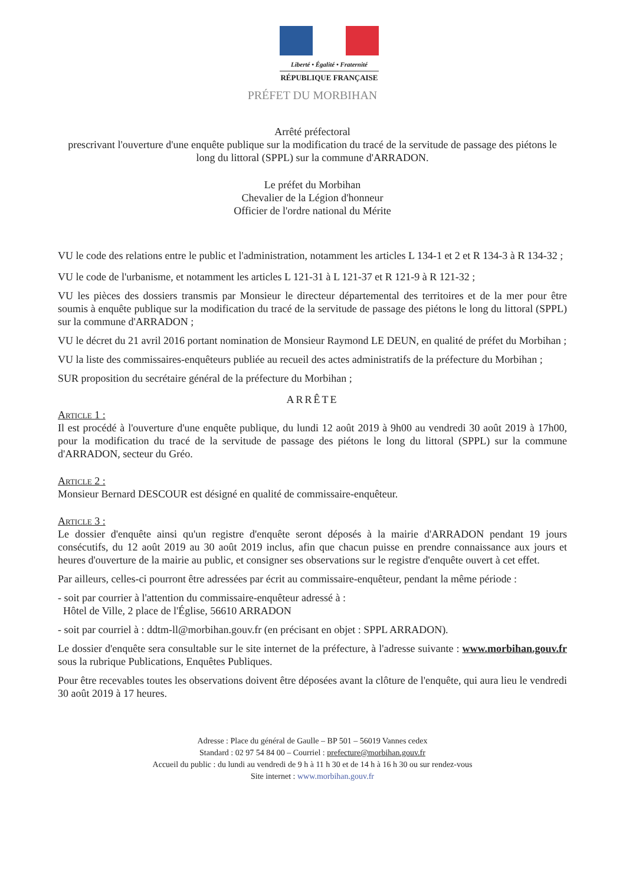Liberté • Égalité • Fraternité
RÉPUBLIQUE FRANÇAISE
PRÉFET DU MORBIHAN
Arrêté préfectoral
prescrivant l'ouverture d'une enquête publique sur la modification du tracé de la servitude de passage des piétons le long du littoral (SPPL) sur la commune d'ARRADON.
Le préfet du Morbihan
Chevalier de la Légion d'honneur
Officier de l'ordre national du Mérite
VU le code des relations entre le public et l'administration, notamment les articles L 134-1 et 2 et R 134-3 à R 134-32 ;
VU le code de l'urbanisme, et notamment les articles L 121-31 à L 121-37 et R 121-9 à R 121-32 ;
VU les pièces des dossiers transmis par Monsieur le directeur départemental des territoires et de la mer pour être soumis à enquête publique sur la modification du tracé de la servitude de passage des piétons le long du littoral (SPPL) sur la commune d'ARRADON ;
VU le décret du 21 avril 2016 portant nomination de Monsieur Raymond LE DEUN, en qualité de préfet du Morbihan ;
VU la liste des commissaires-enquêteurs publiée au recueil des actes administratifs de la préfecture du Morbihan ;
SUR proposition du secrétaire général de la préfecture du Morbihan ;
ARRÊTE
Article 1 :
Il est procédé à l'ouverture d'une enquête publique, du lundi 12 août 2019 à 9h00 au vendredi 30 août 2019 à 17h00, pour la modification du tracé de la servitude de passage des piétons le long du littoral (SPPL) sur la commune d'ARRADON, secteur du Gréo.
Article 2 :
Monsieur Bernard DESCOUR est désigné en qualité de commissaire-enquêteur.
Article 3 :
Le dossier d'enquête ainsi qu'un registre d'enquête seront déposés à la mairie d'ARRADON pendant 19 jours consécutifs, du 12 août 2019 au 30 août 2019 inclus, afin que chacun puisse en prendre connaissance aux jours et heures d'ouverture de la mairie au public, et consigner ses observations sur le registre d'enquête ouvert à cet effet.
Par ailleurs, celles-ci pourront être adressées par écrit au commissaire-enquêteur, pendant la même période :
- soit par courrier à l'attention du commissaire-enquêteur adressé à :
Hôtel de Ville, 2 place de l'Église, 56610 ARRADON
- soit par courriel à : ddtm-ll@morbihan.gouv.fr (en précisant en objet : SPPL ARRADON).
Le dossier d'enquête sera consultable sur le site internet de la préfecture, à l'adresse suivante : www.morbihan.gouv.fr sous la rubrique Publications, Enquêtes Publiques.
Pour être recevables toutes les observations doivent être déposées avant la clôture de l'enquête, qui aura lieu le vendredi 30 août 2019 à 17 heures.
Adresse : Place du général de Gaulle – BP 501 – 56019 Vannes cedex
Standard : 02 97 54 84 00 – Courriel : prefecture@morbihan.gouv.fr
Accueil du public : du lundi au vendredi de 9 h à 11 h 30 et de 14 h à 16 h 30 ou sur rendez-vous
Site internet : www.morbihan.gouv.fr